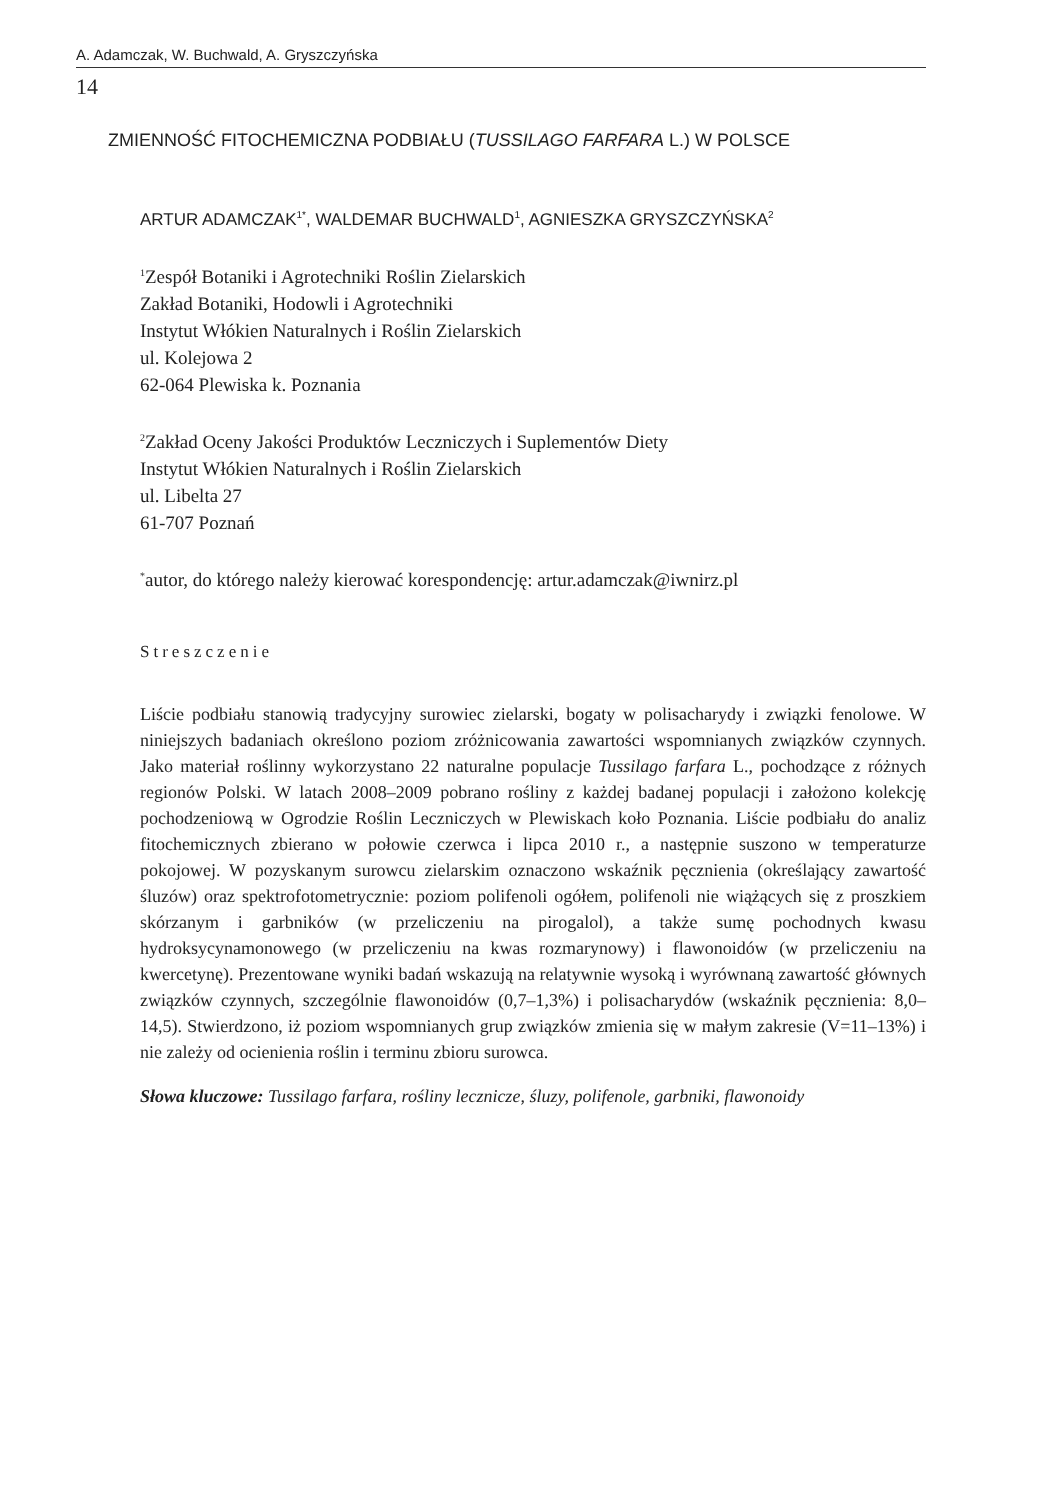A. Adamczak, W. Buchwald, A. Gryszczyńska
14
ZMIENNOŚĆ FITOCHEMICZNA PODBIAŁU (TUSSILAGO FARFARA L.) W POLSCE
ARTUR ADAMCZAK<sup>1*</sup>, WALDEMAR BUCHWALD<sup>1</sup>, AGNIESZKA GRYSZCZYŃSKA<sup>2</sup>
<sup>1</sup> Zespół Botaniki i Agrotechniki Roślin Zielarskich
Zakład Botaniki, Hodowli i Agrotechniki
Instytut Włókien Naturalnych i Roślin Zielarskich
ul. Kolejowa 2
62-064 Plewiska k. Poznania
<sup>2</sup> Zakład Oceny Jakości Produktów Leczniczych i Suplementów Diety
Instytut Włókien Naturalnych i Roślin Zielarskich
ul. Libelta 27
61-707 Poznań
<sup>*</sup> autor, do którego należy kierować korespondencję: artur.adamczak@iwnirz.pl
Streszczenie
Liście podbiału stanowią tradycyjny surowiec zielarski, bogaty w polisacharydy i związki fenolowe. W niniejszych badaniach określono poziom zróżnicowania zawartości wspomnianych związków czynnych. Jako materiał roślinny wykorzystano 22 naturalne populacje Tussilago farfara L., pochodzące z różnych regionów Polski. W latach 2008–2009 pobrano rośliny z każdej badanej populacji i założono kolekcję pochodzeniową w Ogrodzie Roślin Leczniczych w Plewiskach koło Poznania. Liście podbiału do analiz fitochemicznych zbierano w połowie czerwca i lipca 2010 r., a następnie suszono w temperaturze pokojowej. W pozyskanym surowcu zielarskim oznaczono wskaźnik pęcznienia (określający zawartość śluzów) oraz spektrofotometrycznie: poziom polifenoli ogółem, polifenoli nie wiążących się z proszkiem skórzanym i garbników (w przeliczeniu na pirogalol), a także sumę pochodnych kwasu hydroksycynamonowego (w przeliczeniu na kwas rozmarynowy) i flawonoidów (w przeliczeniu na kwercetynę). Prezentowane wyniki badań wskazują na relatywnie wysoką i wyrównaną zawartość głównych związków czynnych, szczególnie flawonoidów (0,7–1,3%) i polisacharydów (wskaźnik pęcznienia: 8,0–14,5). Stwierdzono, iż poziom wspomnianych grup związków zmienia się w małym zakresie (V=11–13%) i nie zależy od ocienienia roślin i terminu zbioru surowca.
Słowa kluczowe: Tussilago farfara, rośliny lecznicze, śluzy, polifenole, garbniki, flawonoidy